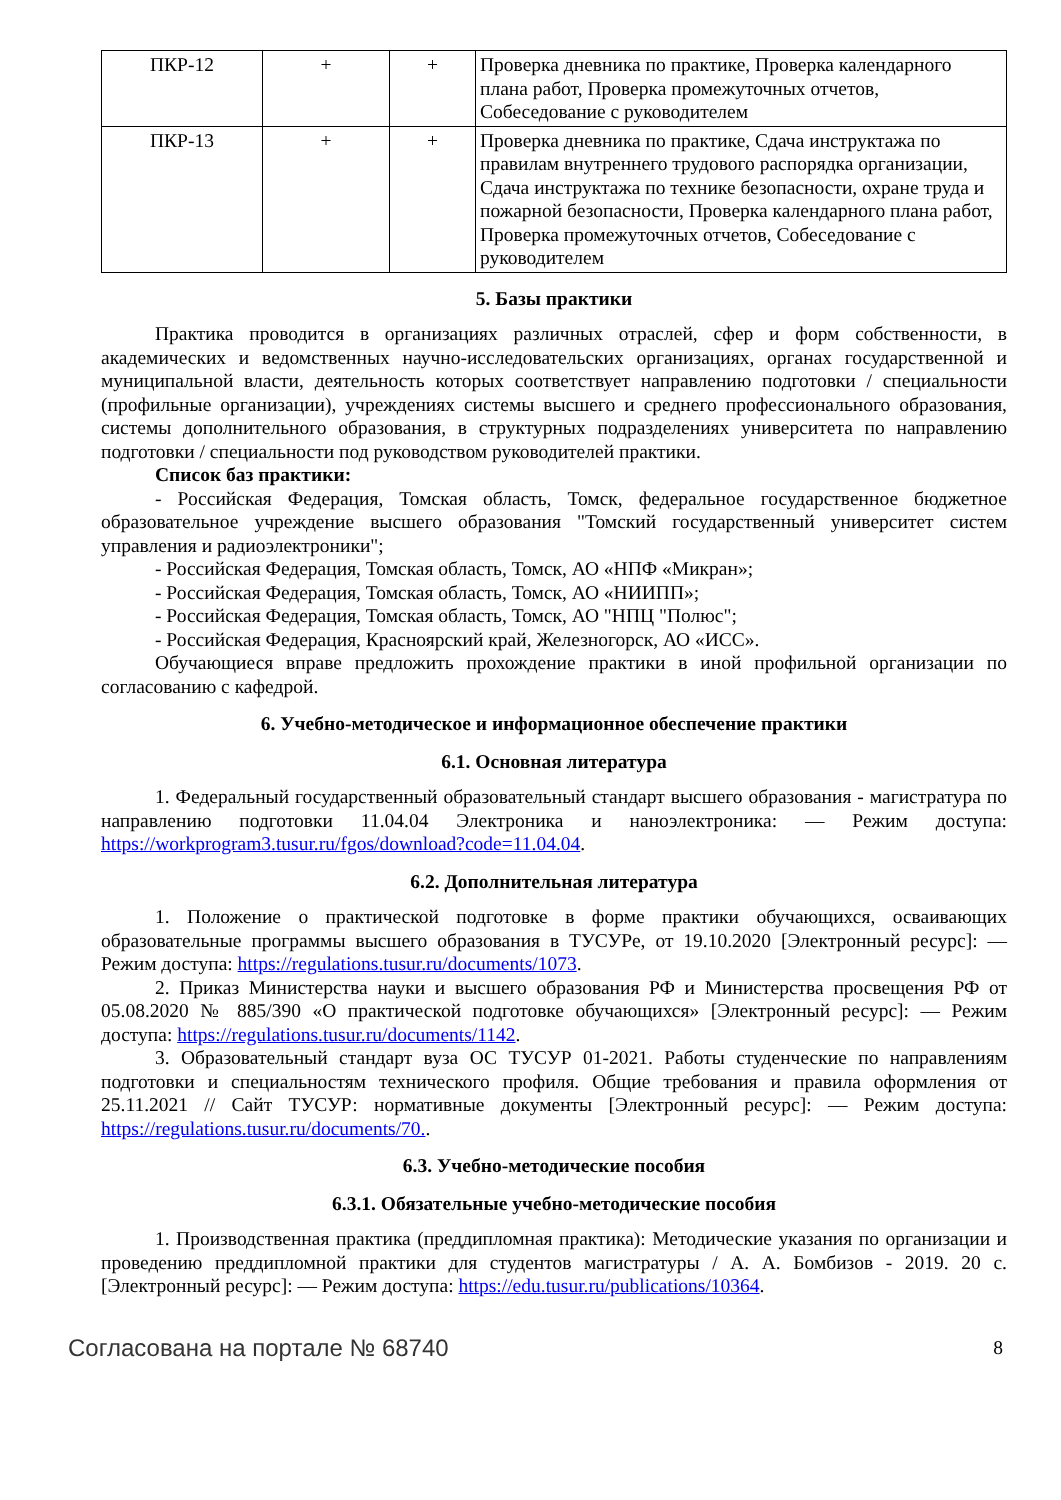| ПКР-12 | + | + | Проверка дневника по практике, Проверка календарного плана работ, Проверка промежуточных отчетов, Собеседование с руководителем |
| ПКР-13 | + | + | Проверка дневника по практике, Сдача инструктажа по правилам внутреннего трудового распорядка организации, Сдача инструктажа по технике безопасности, охране труда и пожарной безопасности, Проверка календарного плана работ, Проверка промежуточных отчетов, Собеседование с руководителем |
5. Базы практики
Практика проводится в организациях различных отраслей, сфер и форм собственности, в академических и ведомственных научно-исследовательских организациях, органах государственной и муниципальной власти, деятельность которых соответствует направлению подготовки / специальности (профильные организации), учреждениях системы высшего и среднего профессионального образования, системы дополнительного образования, в структурных подразделениях университета по направлению подготовки / специальности под руководством руководителей практики.
Список баз практики:
- Российская Федерация, Томская область, Томск, федеральное государственное бюджетное образовательное учреждение высшего образования "Томский государственный университет систем управления и радиоэлектроники";
- Российская Федерация, Томская область, Томск, АО «НПФ «Микран»;
- Российская Федерация, Томская область, Томск, АО «НИИПП»;
- Российская Федерация, Томская область, Томск, АО "НПЦ "Полюс";
- Российская Федерация, Красноярский край, Железногорск, АО «ИСС».
Обучающиеся вправе предложить прохождение практики в иной профильной организации по согласованию с кафедрой.
6. Учебно-методическое и информационное обеспечение практики
6.1. Основная литература
1. Федеральный государственный образовательный стандарт высшего образования - магистратура по направлению подготовки 11.04.04 Электроника и наноэлектроника: — Режим доступа: https://workprogram3.tusur.ru/fgos/download?code=11.04.04.
6.2. Дополнительная литература
1. Положение о практической подготовке в форме практики обучающихся, осваивающих образовательные программы высшего образования в ТУСУРе, от 19.10.2020 [Электронный ресурс]: — Режим доступа: https://regulations.tusur.ru/documents/1073.
2. Приказ Министерства науки и высшего образования РФ и Министерства просвещения РФ от 05.08.2020 № 885/390 «О практической подготовке обучающихся» [Электронный ресурс]: — Режим доступа: https://regulations.tusur.ru/documents/1142.
3. Образовательный стандарт вуза ОС ТУСУР 01-2021. Работы студенческие по направлениям подготовки и специальностям технического профиля. Общие требования и правила оформления от 25.11.2021 // Сайт ТУСУР: нормативные документы [Электронный ресурс]: — Режим доступа: https://regulations.tusur.ru/documents/70..
6.3. Учебно-методические пособия
6.3.1. Обязательные учебно-методические пособия
1. Производственная практика (преддипломная практика): Методические указания по организации и проведению преддипломной практики для студентов магистратуры / А. А. Бомбизов - 2019. 20 с. [Электронный ресурс]: — Режим доступа: https://edu.tusur.ru/publications/10364.
Согласована на портале № 68740 8